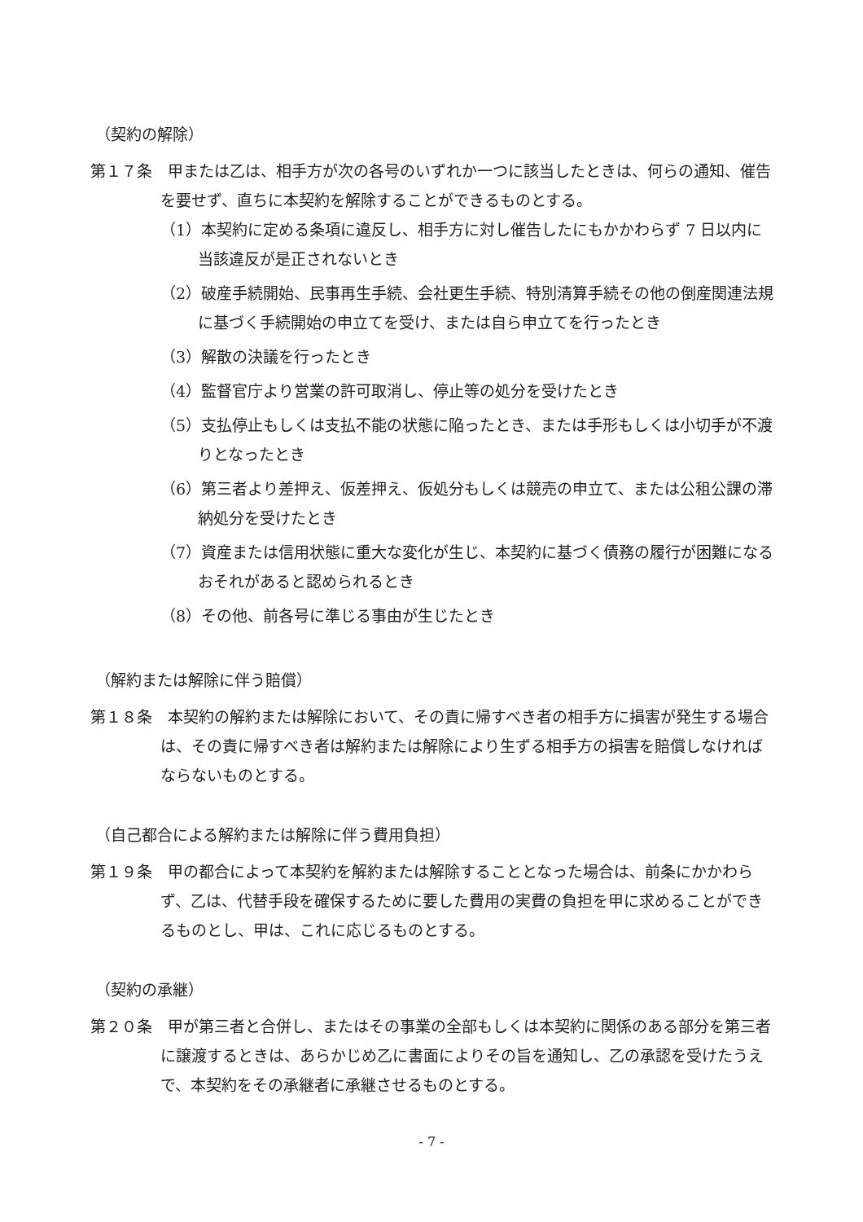（契約の解除）
第１７条　甲または乙は、相手方が次の各号のいずれか一つに該当したときは、何らの通知、催告を要せず、直ちに本契約を解除することができるものとする。
（1）本契約に定める条項に違反し、相手方に対し催告したにもかかわらず 7 日以内に当該違反が是正されないとき
（2）破産手続開始、民事再生手続、会社更生手続、特別清算手続その他の倒産関連法規に基づく手続開始の申立てを受け、または自ら申立てを行ったとき
（3）解散の決議を行ったとき
（4）監督官庁より営業の許可取消し、停止等の処分を受けたとき
（5）支払停止もしくは支払不能の状態に陥ったとき、または手形もしくは小切手が不渡りとなったとき
（6）第三者より差押え、仮差押え、仮処分もしくは競売の申立て、または公租公課の滞納処分を受けたとき
（7）資産または信用状態に重大な変化が生じ、本契約に基づく債務の履行が困難になるおそれがあると認められるとき
（8）その他、前各号に準じる事由が生じたとき
（解約または解除に伴う賠償）
第１８条　本契約の解約または解除において、その責に帰すべき者の相手方に損害が発生する場合は、その責に帰すべき者は解約または解除により生ずる相手方の損害を賠償しなければならないものとする。
（自己都合による解約または解除に伴う費用負担）
第１９条　甲の都合によって本契約を解約または解除することとなった場合は、前条にかかわらず、乙は、代替手段を確保するために要した費用の実費の負担を甲に求めることができるものとし、甲は、これに応じるものとする。
（契約の承継）
第２０条　甲が第三者と合併し、またはその事業の全部もしくは本契約に関係のある部分を第三者に譲渡するときは、あらかじめ乙に書面によりその旨を通知し、乙の承認を受けたうえで、本契約をその承継者に承継させるものとする。
- 7 -